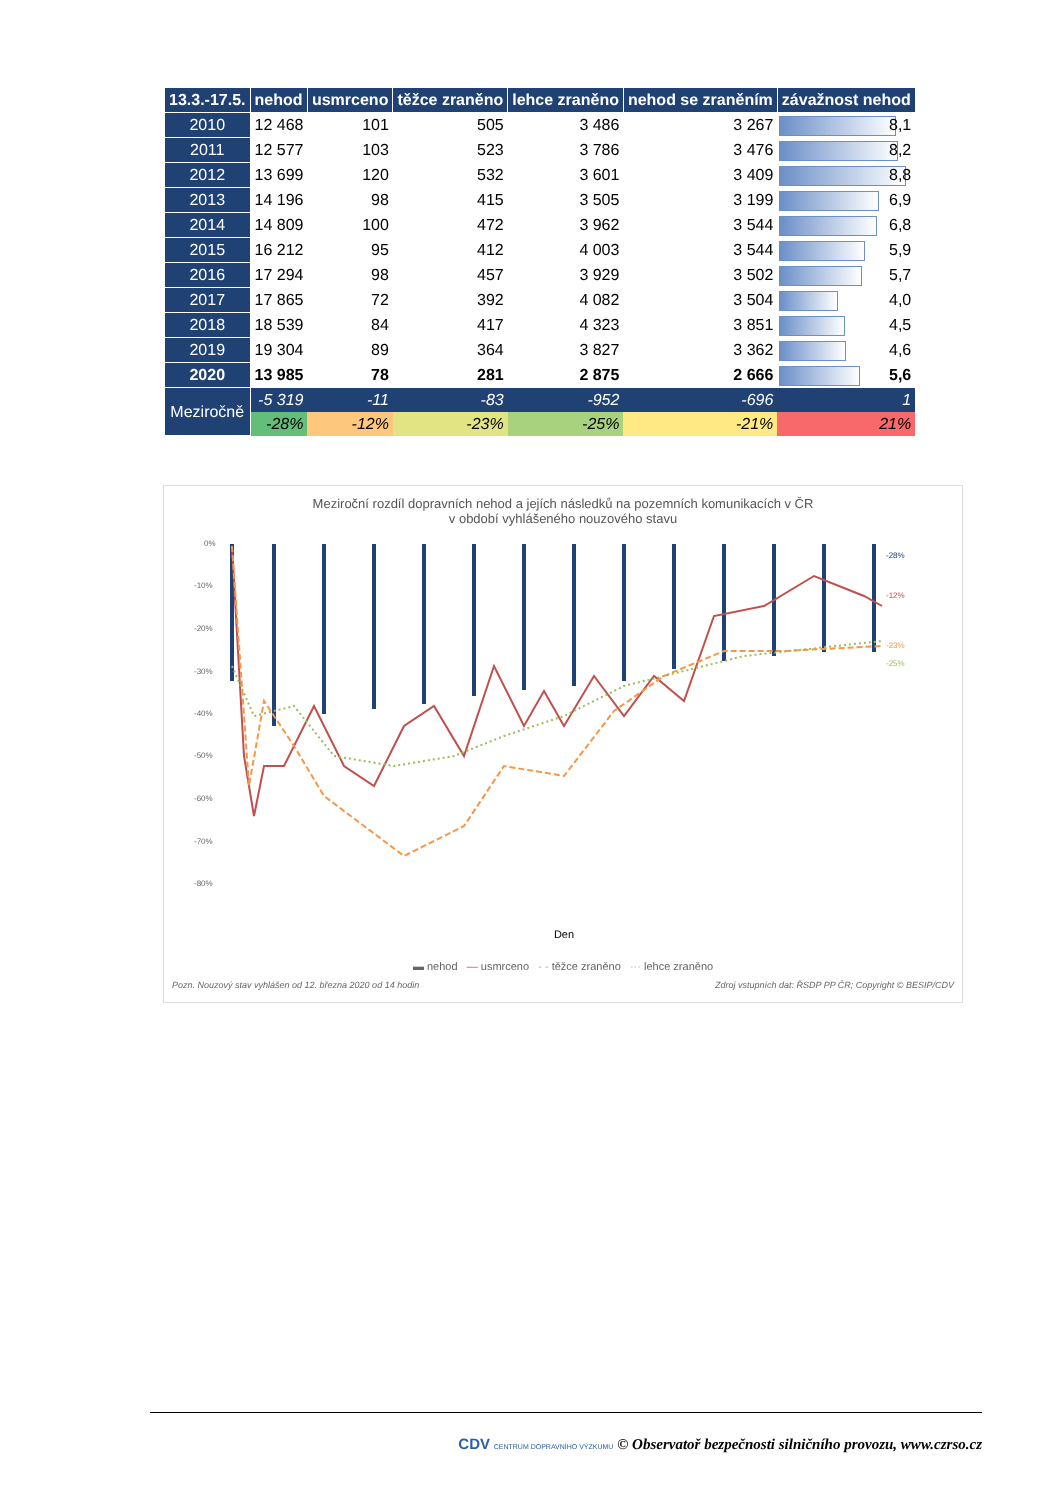| 13.3.-17.5. | nehod | usmrceno | těžce zraněno | lehce zraněno | nehod se zraněním | závažnost nehod |
| --- | --- | --- | --- | --- | --- | --- |
| 2010 | 12 468 | 101 | 505 | 3 486 | 3 267 | 8,1 |
| 2011 | 12 577 | 103 | 523 | 3 786 | 3 476 | 8,2 |
| 2012 | 13 699 | 120 | 532 | 3 601 | 3 409 | 8,8 |
| 2013 | 14 196 | 98 | 415 | 3 505 | 3 199 | 6,9 |
| 2014 | 14 809 | 100 | 472 | 3 962 | 3 544 | 6,8 |
| 2015 | 16 212 | 95 | 412 | 4 003 | 3 544 | 5,9 |
| 2016 | 17 294 | 98 | 457 | 3 929 | 3 502 | 5,7 |
| 2017 | 17 865 | 72 | 392 | 4 082 | 3 504 | 4,0 |
| 2018 | 18 539 | 84 | 417 | 4 323 | 3 851 | 4,5 |
| 2019 | 19 304 | 89 | 364 | 3 827 | 3 362 | 4,6 |
| 2020 | 13 985 | 78 | 281 | 2 875 | 2 666 | 5,6 |
| Meziročně | -5 319 | -11 | -83 | -952 | -696 | 1 |
| | -28% | -12% | -23% | -25% | -21% | 21% |
Meziroční rozdíl dopravních nehod a jejích následků na pozemních komunikacích v ČR
v období vyhlášeného nouzového stavu
0%
-10%
-20%
-30%
-40%
-50%
-60%
-70%
-80%
-28%
-12%
-23%
-25%
Den
▬ nehod — usmrceno - - těžce zraněno ··· lehce zraněno
Pozn. Nouzový stav vyhlášen od 12. března 2020 od 14 hodin Zdroj vstupních dat: ŘSDP PP ČR; Copyright © BESIP/CDV
CDV CENTRUM DOPRAVNÍHO VÝZKUMU © Observatoř bezpečnosti silničního provozu, www.czrso.cz